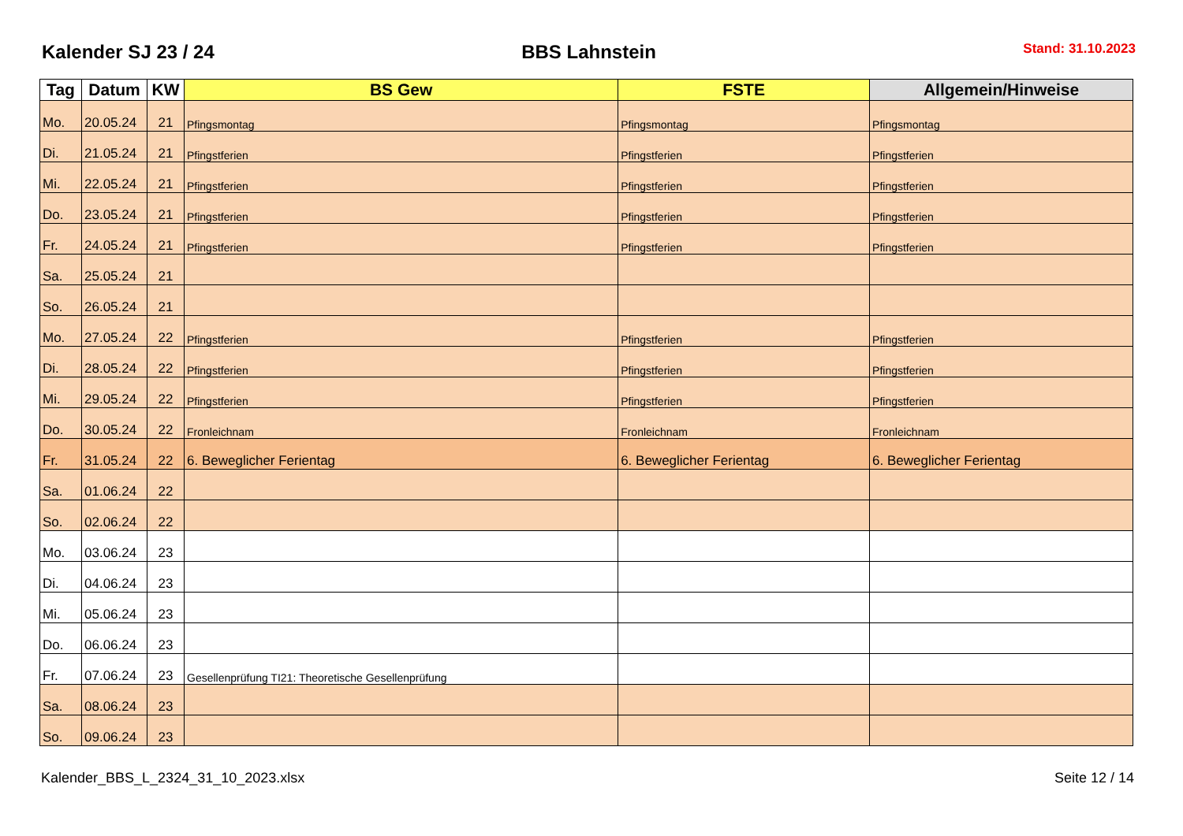Kalender SJ 23 / 24
BBS Lahnstein
Stand: 31.10.2023
| Tag | Datum | KW | BS Gew | FSTE | Allgemein/Hinweise |
| --- | --- | --- | --- | --- | --- |
| Mo. | 20.05.24 | 21 | Pfingsmontag | Pfingsmontag | Pfingsmontag |
| Di. | 21.05.24 | 21 | Pfingstferien | Pfingstferien | Pfingstferien |
| Mi. | 22.05.24 | 21 | Pfingstferien | Pfingstferien | Pfingstferien |
| Do. | 23.05.24 | 21 | Pfingstferien | Pfingstferien | Pfingstferien |
| Fr. | 24.05.24 | 21 | Pfingstferien | Pfingstferien | Pfingstferien |
| Sa. | 25.05.24 | 21 | | | |
| So. | 26.05.24 | 21 | | | |
| Mo. | 27.05.24 | 22 | Pfingstferien | Pfingstferien | Pfingstferien |
| Di. | 28.05.24 | 22 | Pfingstferien | Pfingstferien | Pfingstferien |
| Mi. | 29.05.24 | 22 | Pfingstferien | Pfingstferien | Pfingstferien |
| Do. | 30.05.24 | 22 | Fronleichnam | Fronleichnam | Fronleichnam |
| Fr. | 31.05.24 | 22 | 6. Beweglicher Ferientag | 6. Beweglicher Ferientag | 6. Beweglicher Ferientag |
| Sa. | 01.06.24 | 22 | | | |
| So. | 02.06.24 | 22 | | | |
| Mo. | 03.06.24 | 23 | | | |
| Di. | 04.06.24 | 23 | | | |
| Mi. | 05.06.24 | 23 | | | |
| Do. | 06.06.24 | 23 | | | |
| Fr. | 07.06.24 | 23 | Gesellenprüfung TI21: Theoretische Gesellenprüfung | | |
| Sa. | 08.06.24 | 23 | | | |
| So. | 09.06.24 | 23 | | | |
Kalender_BBS_L_2324_31_10_2023.xlsx Seite 12 / 14